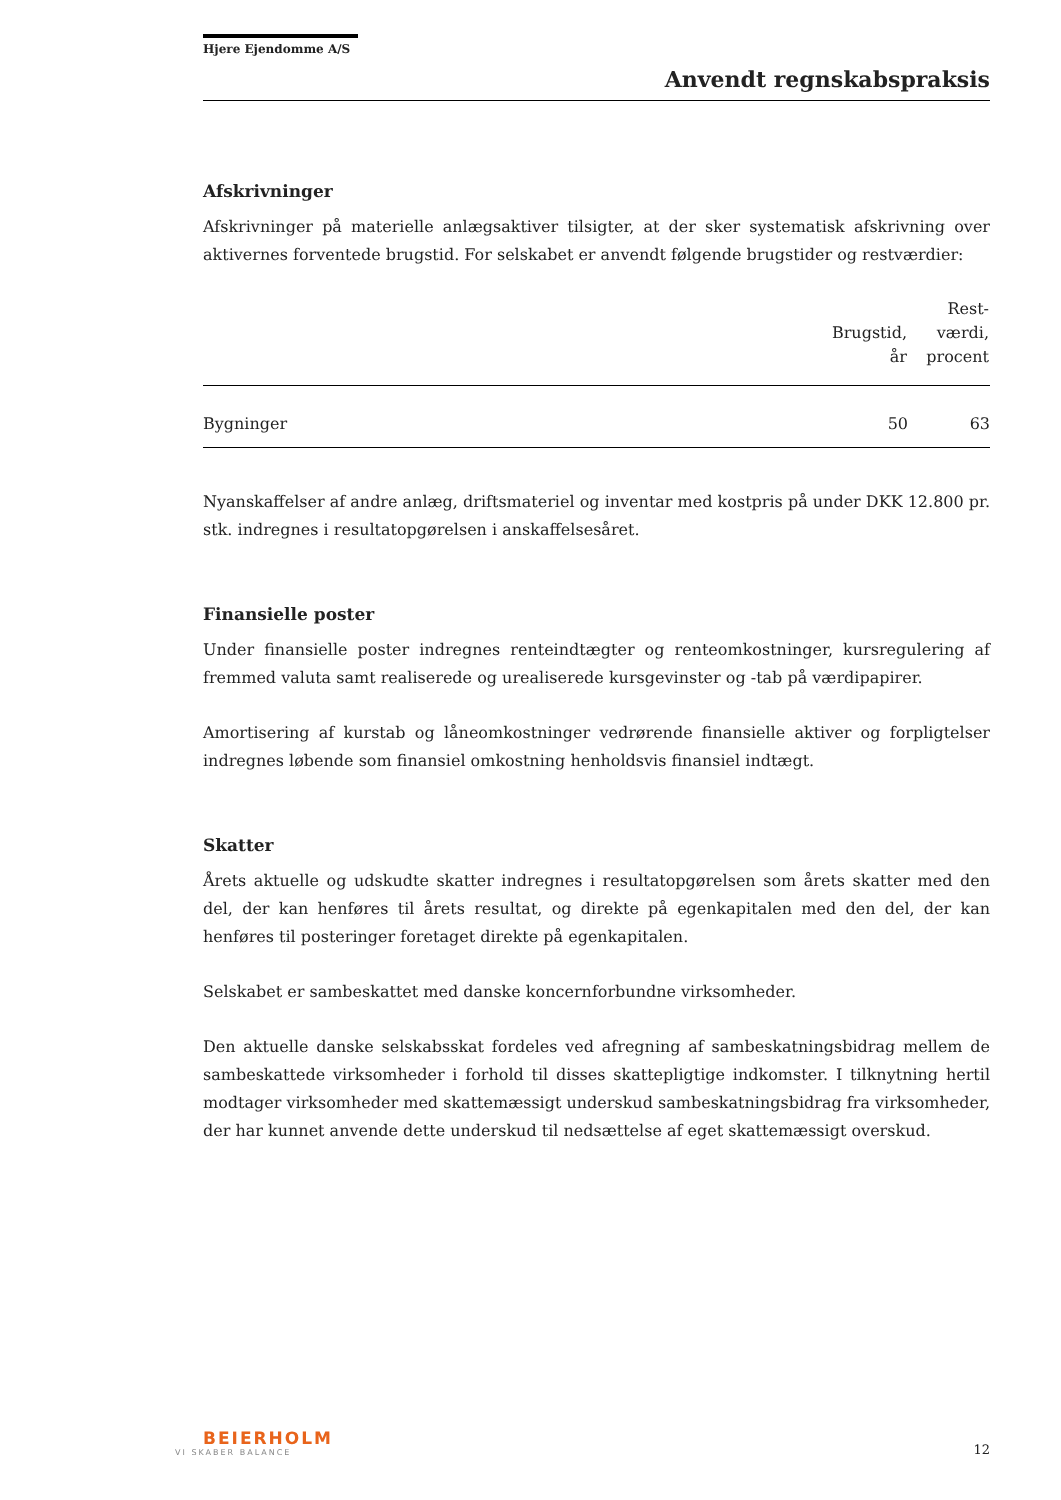Hjere Ejendomme A/S
Anvendt regnskabspraksis
Afskrivninger
Afskrivninger på materielle anlægsaktiver tilsigter, at der sker systematisk afskrivning over aktivernes forventede brugstid. For selskabet er anvendt følgende brugstider og restværdier:
| | Brugstid, år | Rest- værdi, procent |
| --- | --- | --- |
| Bygninger | 50 | 63 |
Nyanskaffelser af andre anlæg, driftsmateriel og inventar med kostpris på under DKK 12.800 pr. stk. indregnes i resultatopgørelsen i anskaffelsesåret.
Finansielle poster
Under finansielle poster indregnes renteindtægter og renteomkostninger, kursregulering af fremmed valuta samt realiserede og urealiserede kursgevinster og -tab på værdipapirer.
Amortisering af kurstab og låneomkostninger vedrørende finansielle aktiver og forpligtelser indregnes løbende som finansiel omkostning henholdsvis finansiel indtægt.
Skatter
Årets aktuelle og udskudte skatter indregnes i resultatopgørelsen som årets skatter med den del, der kan henføres til årets resultat, og direkte på egenkapitalen med den del, der kan henføres til posteringer foretaget direkte på egenkapitalen.
Selskabet er sambeskattet med danske koncernforbundne virksomheder.
Den aktuelle danske selskabsskat fordeles ved afregning af sambeskatningsbidrag mellem de sambeskattede virksomheder i forhold til disses skattepligtige indkomster. I tilknytning hertil modtager virksomheder med skattemæssigt underskud sambeskatningsbidrag fra virksomheder, der har kunnet anvende dette underskud til nedsættelse af eget skattemæssigt overskud.
BEIERHOLM
VI SKABER BALANCE
12